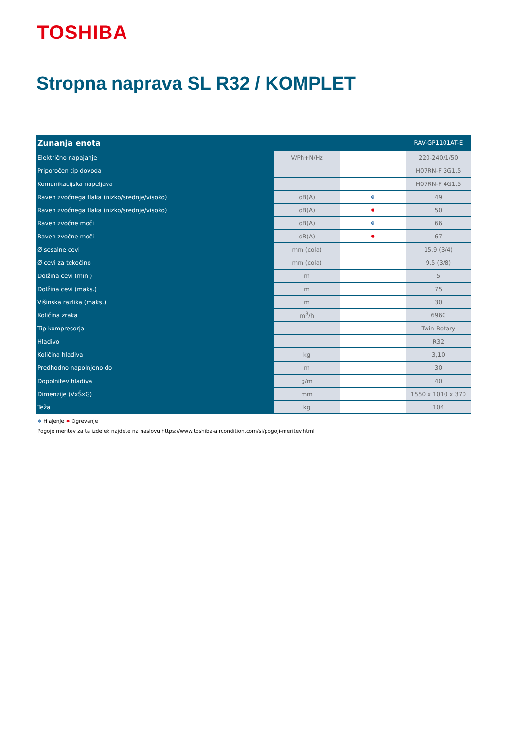TOSHIBA
Stropna naprava SL R32 / KOMPLET
| Zunanja enota | | | RAV-GP1101AT-E |
| --- | --- | --- | --- |
| Električno napajanje | V/Ph+N/Hz | | 220-240/1/50 |
| Priporočen tip dovoda | | | H07RN-F 3G1,5 |
| Komunikacijska napeljava | | | H07RN-F 4G1,5 |
| Raven zvočnega tlaka (nizko/srednje/visoko) | dB(A) | ❄ | 49 |
| Raven zvočnega tlaka (nizko/srednje/visoko) | dB(A) | ✹ | 50 |
| Raven zvočne moči | dB(A) | ❄ | 66 |
| Raven zvočne moči | dB(A) | ✹ | 67 |
| Ø sesalne cevi | mm (cola) | | 15,9 (3/4) |
| Ø cevi za tekočino | mm (cola) | | 9,5 (3/8) |
| Dolžina cevi (min.) | m | | 5 |
| Dolžina cevi (maks.) | m | | 75 |
| Višinska razlika (maks.) | m | | 30 |
| Količina zraka | m<sup>3</sup>/h | | 6960 |
| Tip kompresorja | | | Twin-Rotary |
| Hladivo | | | R32 |
| Količina hladiva | kg | | 3,10 |
| Predhodno napolnjeno do | m | | 30 |
| Dopolnitev hladiva | g/m | | 40 |
| Dimenzije (VxŠxG) | mm | | 1550 x 1010 x 370 |
| Teža | kg | | 104 |
❄ Hlajenje ✹ Ogrevanje
Pogoje meritev za ta izdelek najdete na naslovu https://www.toshiba-aircondition.com/si/pogoji-meritev.html